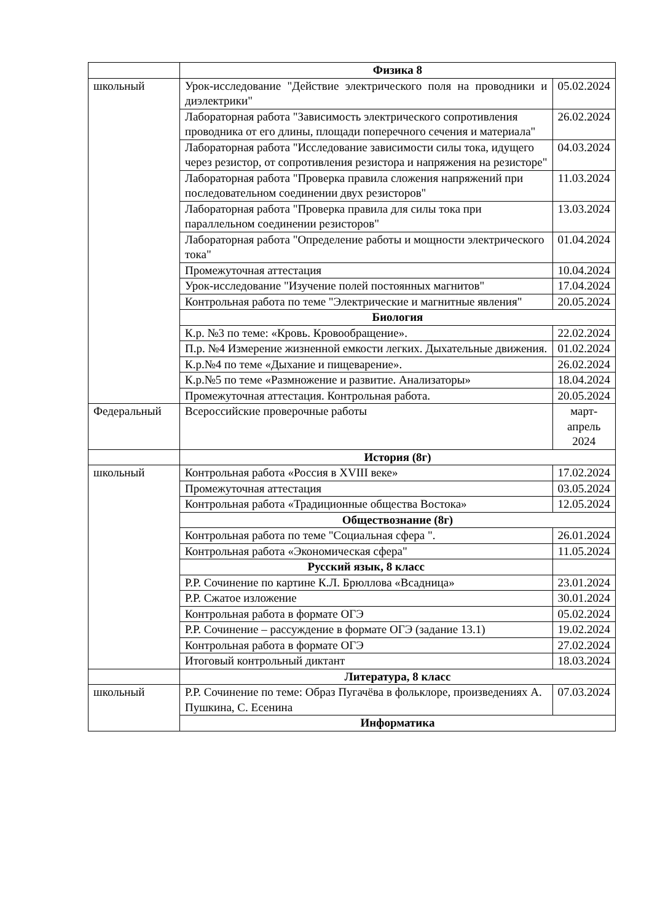| | Физика 8 | |
| школьный | Урок-исследование "Действие электрического поля на проводники и диэлектрики" | 05.02.2024 |
| | Лабораторная работа "Зависимость электрического сопротивления проводника от его длины, площади поперечного сечения и материала" | 26.02.2024 |
| | Лабораторная работа "Исследование зависимости силы тока, идущего через резистор, от сопротивления резистора и напряжения на резисторе" | 04.03.2024 |
| | Лабораторная работа "Проверка правила сложения напряжений при последовательном соединении двух резисторов" | 11.03.2024 |
| | Лабораторная работа "Проверка правила для силы тока при параллельном соединении резисторов" | 13.03.2024 |
| | Лабораторная работа "Определение работы и мощности электрического тока" | 01.04.2024 |
| | Промежуточная аттестация | 10.04.2024 |
| | Урок-исследование "Изучение полей постоянных магнитов" | 17.04.2024 |
| | Контрольная работа по теме "Электрические и магнитные явления" | 20.05.2024 |
| | Биология | |
| | К.р. №3 по теме: «Кровь. Кровообращение». | 22.02.2024 |
| | П.р. №4 Измерение жизненной емкости легких. Дыхательные движения. | 01.02.2024 |
| | К.р.№4 по теме «Дыхание и пищеварение». | 26.02.2024 |
| | К.р.№5 по теме «Размножение и развитие. Анализаторы» | 18.04.2024 |
| | Промежуточная аттестация. Контрольная работа. | 20.05.2024 |
| Федеральный | Всероссийские проверочные работы | март-апрель 2024 |
| | История (8г) | |
| школьный | Контрольная работа «Россия в XVIII веке» | 17.02.2024 |
| | Промежуточная аттестация | 03.05.2024 |
| | Контрольная работа «Традиционные общества Востока» | 12.05.2024 |
| | Обществознание (8г) | |
| | Контрольная работа по теме "Социальная сфера ". | 26.01.2024 |
| | Контрольная работа «Экономическая сфера" | 11.05.2024 |
| | Русский язык, 8 класс | |
| | Р.Р. Сочинение по картине К.Л. Брюллова «Всадница» | 23.01.2024 |
| | Р.Р. Сжатое изложение | 30.01.2024 |
| | Контрольная работа в формате ОГЭ | 05.02.2024 |
| | Р.Р. Сочинение – рассуждение в формате ОГЭ (задание 13.1) | 19.02.2024 |
| | Контрольная работа в формате ОГЭ | 27.02.2024 |
| | Итоговый контрольный диктант | 18.03.2024 |
| | Литература, 8 класс | |
| школьный | Р.Р. Сочинение по теме: Образ Пугачёва в фольклоре, произведениях А. Пушкина, С. Есенина | 07.03.2024 |
| | Информатика | |